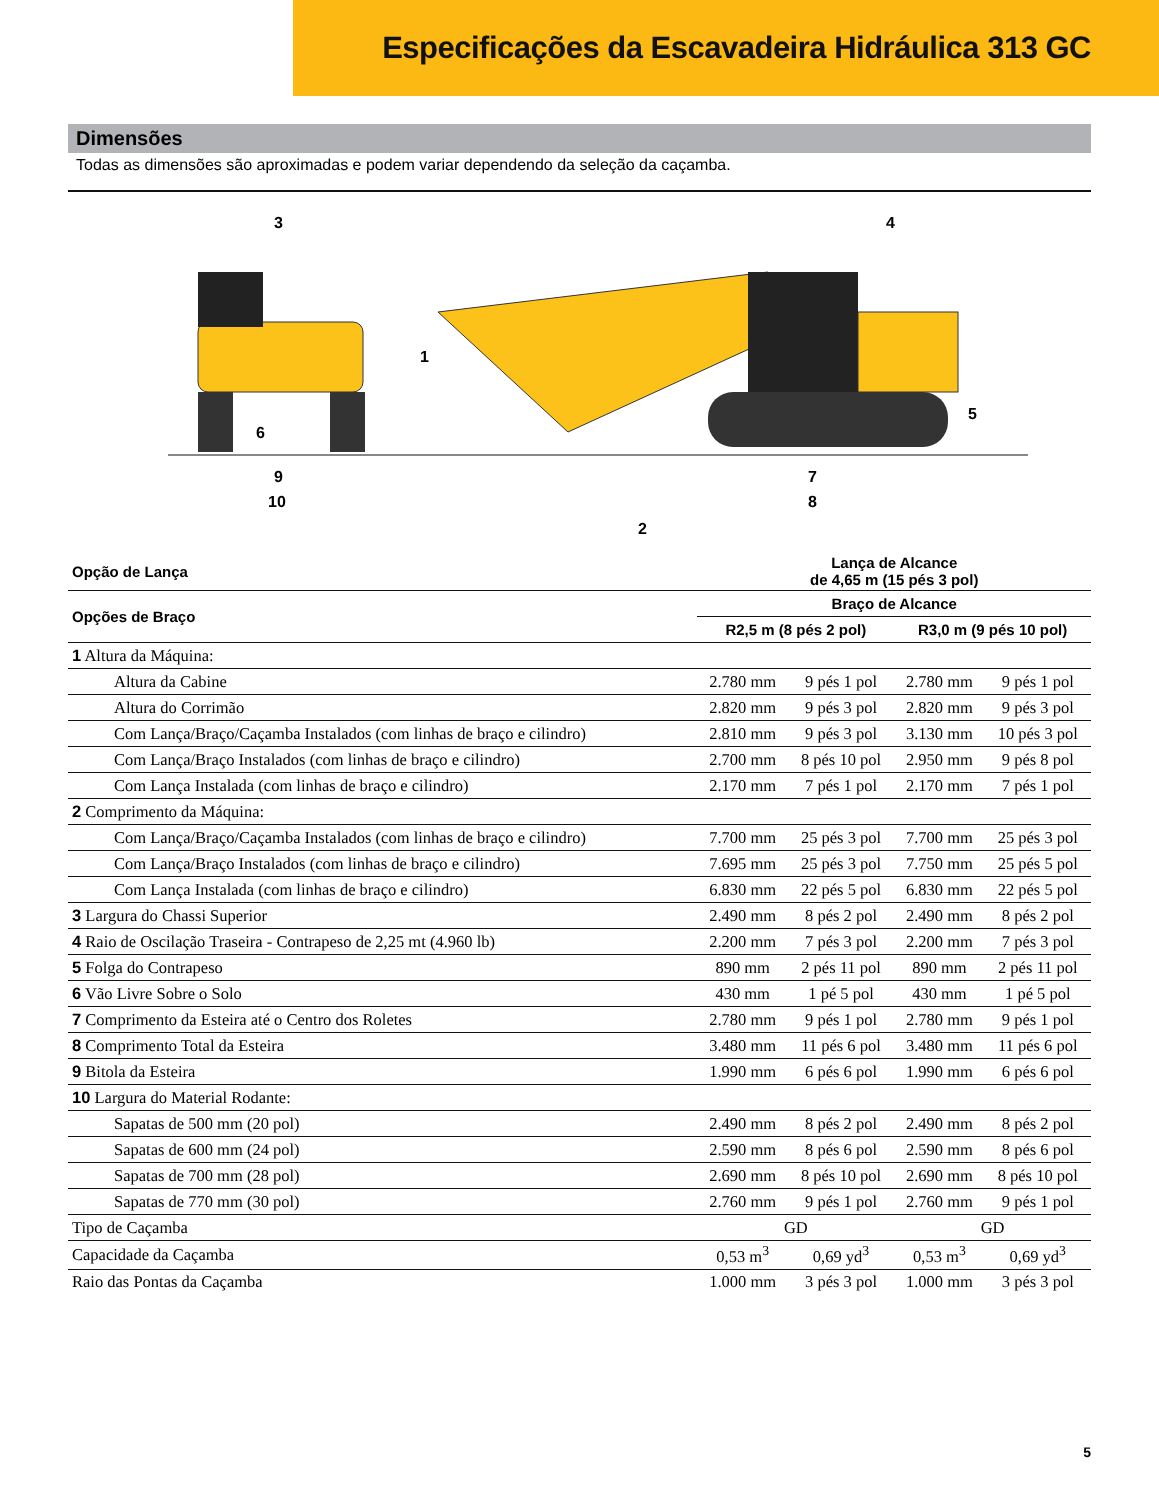Especificações da Escavadeira Hidráulica 313 GC
Dimensões
Todas as dimensões são aproximadas e podem variar dependendo da seleção da caçamba.
3
4
1
5
6
9
10
7
8
2
| Opção de Lança | Lança de Alcance de 4,65 m (15 pés 3 pol) | | | |
| --- | --- | --- | --- | --- |
| Opções de Braço | Braço de Alcance | | | |
| | R2,5 m (8 pés 2 pol) | | R3,0 m (9 pés 10 pol) | |
| 1 Altura da Máquina: | | | | |
| Altura da Cabine | 2.780 mm | 9 pés 1 pol | 2.780 mm | 9 pés 1 pol |
| Altura do Corrimão | 2.820 mm | 9 pés 3 pol | 2.820 mm | 9 pés 3 pol |
| Com Lança/Braço/Caçamba Instalados (com linhas de braço e cilindro) | 2.810 mm | 9 pés 3 pol | 3.130 mm | 10 pés 3 pol |
| Com Lança/Braço Instalados (com linhas de braço e cilindro) | 2.700 mm | 8 pés 10 pol | 2.950 mm | 9 pés 8 pol |
| Com Lança Instalada (com linhas de braço e cilindro) | 2.170 mm | 7 pés 1 pol | 2.170 mm | 7 pés 1 pol |
| 2 Comprimento da Máquina: | | | | |
| Com Lança/Braço/Caçamba Instalados (com linhas de braço e cilindro) | 7.700 mm | 25 pés 3 pol | 7.700 mm | 25 pés 3 pol |
| Com Lança/Braço Instalados (com linhas de braço e cilindro) | 7.695 mm | 25 pés 3 pol | 7.750 mm | 25 pés 5 pol |
| Com Lança Instalada (com linhas de braço e cilindro) | 6.830 mm | 22 pés 5 pol | 6.830 mm | 22 pés 5 pol |
| 3 Largura do Chassi Superior | 2.490 mm | 8 pés 2 pol | 2.490 mm | 8 pés 2 pol |
| 4 Raio de Oscilação Traseira - Contrapeso de 2,25 mt (4.960 lb) | 2.200 mm | 7 pés 3 pol | 2.200 mm | 7 pés 3 pol |
| 5 Folga do Contrapeso | 890 mm | 2 pés 11 pol | 890 mm | 2 pés 11 pol |
| 6 Vão Livre Sobre o Solo | 430 mm | 1 pé 5 pol | 430 mm | 1 pé 5 pol |
| 7 Comprimento da Esteira até o Centro dos Roletes | 2.780 mm | 9 pés 1 pol | 2.780 mm | 9 pés 1 pol |
| 8 Comprimento Total da Esteira | 3.480 mm | 11 pés 6 pol | 3.480 mm | 11 pés 6 pol |
| 9 Bitola da Esteira | 1.990 mm | 6 pés 6 pol | 1.990 mm | 6 pés 6 pol |
| 10 Largura do Material Rodante: | | | | |
| Sapatas de 500 mm (20 pol) | 2.490 mm | 8 pés 2 pol | 2.490 mm | 8 pés 2 pol |
| Sapatas de 600 mm (24 pol) | 2.590 mm | 8 pés 6 pol | 2.590 mm | 8 pés 6 pol |
| Sapatas de 700 mm (28 pol) | 2.690 mm | 8 pés 10 pol | 2.690 mm | 8 pés 10 pol |
| Sapatas de 770 mm (30 pol) | 2.760 mm | 9 pés 1 pol | 2.760 mm | 9 pés 1 pol |
| Tipo de Caçamba | GD | | GD | |
| Capacidade da Caçamba | 0,53 m<sup>3</sup> | 0,69 yd<sup>3</sup> | 0,53 m<sup>3</sup> | 0,69 yd<sup>3</sup> |
| Raio das Pontas da Caçamba | 1.000 mm | 3 pés 3 pol | 1.000 mm | 3 pés 3 pol |
5